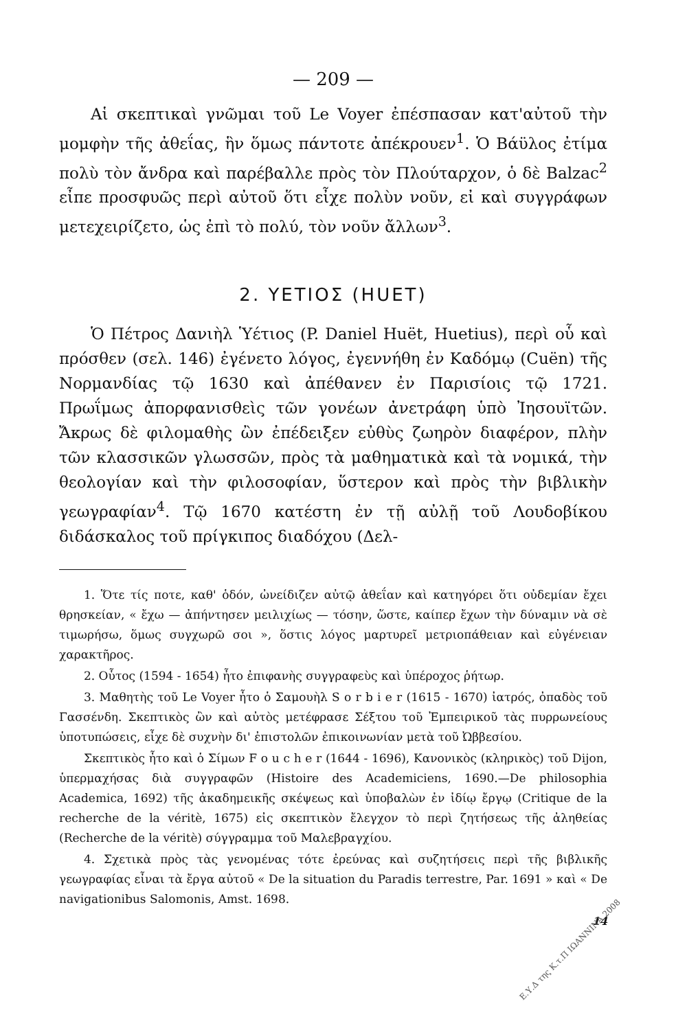— 209 —
Αἱ σκεπτικαὶ γνῶμαι τοῦ Le Voyer ἐπέσπασαν κατ'αὐτοῦ τὴν μομφὴν τῆς ἀθεΐας, ἣν ὅμως πάντοτε ἀπέκρουεν<sup>1</sup>. Ὁ Βάϋλος ἐτίμα πολὺ τὸν ἄνδρα καὶ παρέβαλλε πρὸς τὸν Πλούταρχον, ὁ δὲ Balzac<sup>2</sup> εἶπε προσφυῶς περὶ αὐτοῦ ὅτι εἶχε πολὺν νοῦν, εἰ καὶ συγγράφων μετεχειρίζετο, ὡς ἐπὶ τὸ πολύ, τὸν νοῦν ἄλλων<sup>3</sup>.
2. ΥΕΤΙΟΣ (HUET)
Ὁ Πέτρος Δανιὴλ Ὑέτιος (P. Daniel Huët, Huetius), περὶ οὗ καὶ πρόσθεν (σελ. 146) ἐγένετο λόγος, ἐγεννήθη ἐν Καδόμῳ (Cuën) τῆς Νορμανδίας τῷ 1630 καὶ ἀπέθανεν ἐν Παρισίοις τῷ 1721. Πρωΐμως ἀπορφανισθεὶς τῶν γονέων ἀνετράφη ὑπὸ Ἰησουϊτῶν. Ἄκρως δὲ φιλομαθὴς ὢν ἐπέδειξεν εὐθὺς ζωηρὸν διαφέρον, πλὴν τῶν κλασσικῶν γλωσσῶν, πρὸς τὰ μαθηματικὰ καὶ τὰ νομικά, τὴν θεολογίαν καὶ τὴν φιλοσοφίαν, ὕστερον καὶ πρὸς τὴν βιβλικὴν γεωγραφίαν<sup>4</sup>. Τῷ 1670 κατέστη ἐν τῇ αὐλῇ τοῦ Λουδοβίκου διδάσκαλος τοῦ πρίγκιπος διαδόχου (Δελ-
1. Ὅτε τίς ποτε, καθ' ὁδόν, ὠνείδιζεν αὐτῷ ἀθεΐαν καὶ κατηγόρει ὅτι οὐδεμίαν ἔχει θρησκείαν, « ἔχω — ἀπήντησεν μειλιχίως — τόσην, ὥστε, καίπερ ἔχων τὴν δύναμιν νὰ σὲ τιμωρήσω, ὅμως συγχωρῶ σοι », ὅστις λόγος μαρτυρεῖ μετριοπάθειαν καὶ εὐγένειαν χαρακτῆρος.
2. Οὗτος (1594 - 1654) ἦτο ἐπιφανὴς συγγραφεὺς καὶ ὑπέροχος ῥήτωρ.
3. Μαθητὴς τοῦ Le Voyer ἦτο ὁ Σαμουὴλ S o r b i e r (1615 - 1670) ἰατρός, ὀπαδὸς τοῦ Γασσένδη. Σκεπτικὸς ὢν καὶ αὐτὸς μετέφρασε Σέξτου τοῦ Ἐμπειρικοῦ τὰς πυρρωνείους ὑποτυπώσεις, εἶχε δὲ συχνὴν δι' ἐπιστολῶν ἐπικοινωνίαν μετὰ τοῦ Ὠββεσίου.
Σκεπτικὸς ἦτο καὶ ὁ Σίμων F o u c h e r (1644 - 1696), Κανονικὸς (κληρικὸς) τοῦ Dijon, ὑπερμαχήσας διὰ συγγραφῶν (Histoire des Academiciens, 1690.—De philosophia Academica, 1692) τῆς ἀκαδημεικῆς σκέψεως καὶ ὑποβαλὼν ἐν ἰδίῳ ἔργῳ (Critique de la recherche de la véritè, 1675) εἰς σκεπτικὸν ἔλεγχον τὸ περὶ ζητήσεως τῆς ἀληθείας (Recherche de la véritè) σύγγραμμα τοῦ Μαλεβραγχίου.
4. Σχετικὰ πρὸς τὰς γενομένας τότε ἐρεύνας καὶ συζητήσεις περὶ τῆς βιβλικῆς γεωγραφίας εἶναι τὰ ἔργα αὐτοῦ « De la situation du Paradis terrestre, Par. 1691 » καὶ « De navigationibus Salomonis, Amst. 1698.
14
Ε.Υ.Δ της Κ.τ.Π ΙΩΑΝΝΙΝΑ 2008